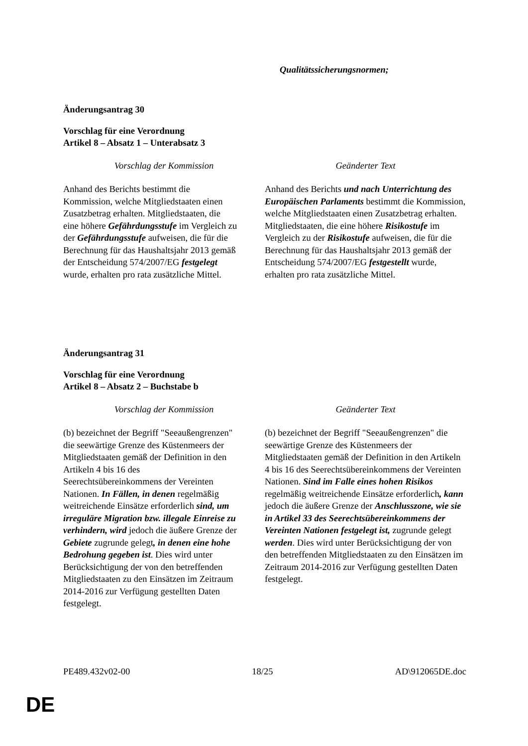| | Qualitätssicherungsnormen; |
Änderungsantrag 30
Vorschlag für eine Verordnung
Artikel 8 – Absatz 1 – Unterabsatz 3
| Vorschlag der Kommission | Geänderter Text |
| --- | --- |
| Anhand des Berichts bestimmt die Kommission, welche Mitgliedstaaten einen Zusatzbetrag erhalten. Mitgliedstaaten, die eine höhere Gefährdungsstufe im Vergleich zu der Gefährdungsstufe aufweisen, die für die Berechnung für das Haushaltsjahr 2013 gemäß der Entscheidung 574/2007/EG festgelegt wurde, erhalten pro rata zusätzliche Mittel. | Anhand des Berichts und nach Unterrichtung des Europäischen Parlaments bestimmt die Kommission, welche Mitgliedstaaten einen Zusatzbetrag erhalten. Mitgliedstaaten, die eine höhere Risikostufe im Vergleich zu der Risikostufe aufweisen, die für die Berechnung für das Haushaltsjahr 2013 gemäß der Entscheidung 574/2007/EG festgestellt wurde, erhalten pro rata zusätzliche Mittel. |
Änderungsantrag 31
Vorschlag für eine Verordnung
Artikel 8 – Absatz 2 – Buchstabe b
| Vorschlag der Kommission | Geänderter Text |
| --- | --- |
| (b) bezeichnet der Begriff "Seeaußengrenzen" die seewärtige Grenze des Küstenmeers der Mitgliedstaaten gemäß der Definition in den Artikeln 4 bis 16 des Seerechtsübereinkommens der Vereinten Nationen. In Fällen, in denen regelmäßig weitreichende Einsätze erforderlich sind, um irreguläre Migration bzw. illegale Einreise zu verhindern, wird jedoch die äußere Grenze der Gebiete zugrunde gelegt , in denen eine hohe Bedrohung gegeben ist . Dies wird unter Berücksichtigung der von den betreffenden Mitgliedstaaten zu den Einsätzen im Zeitraum 2014-2016 zur Verfügung gestellten Daten festgelegt. | (b) bezeichnet der Begriff "Seeaußengrenzen" die seewärtige Grenze des Küstenmeers der Mitgliedstaaten gemäß der Definition in den Artikeln 4 bis 16 des Seerechtsübereinkommens der Vereinten Nationen. Sind im Falle eines hohen Risikos regelmäßig weitreichende Einsätze erforderlich , kann jedoch die äußere Grenze der Anschlusszone, wie sie in Artikel 33 des Seerechtsübereinkommens der Vereinten Nationen festgelegt ist, zugrunde gelegt werden . Dies wird unter Berücksichtigung der von den betreffenden Mitgliedstaaten zu den Einsätzen im Zeitraum 2014-2016 zur Verfügung gestellten Daten festgelegt. |
PE489.432v02-00 18/25 AD\912065DE.doc
DE